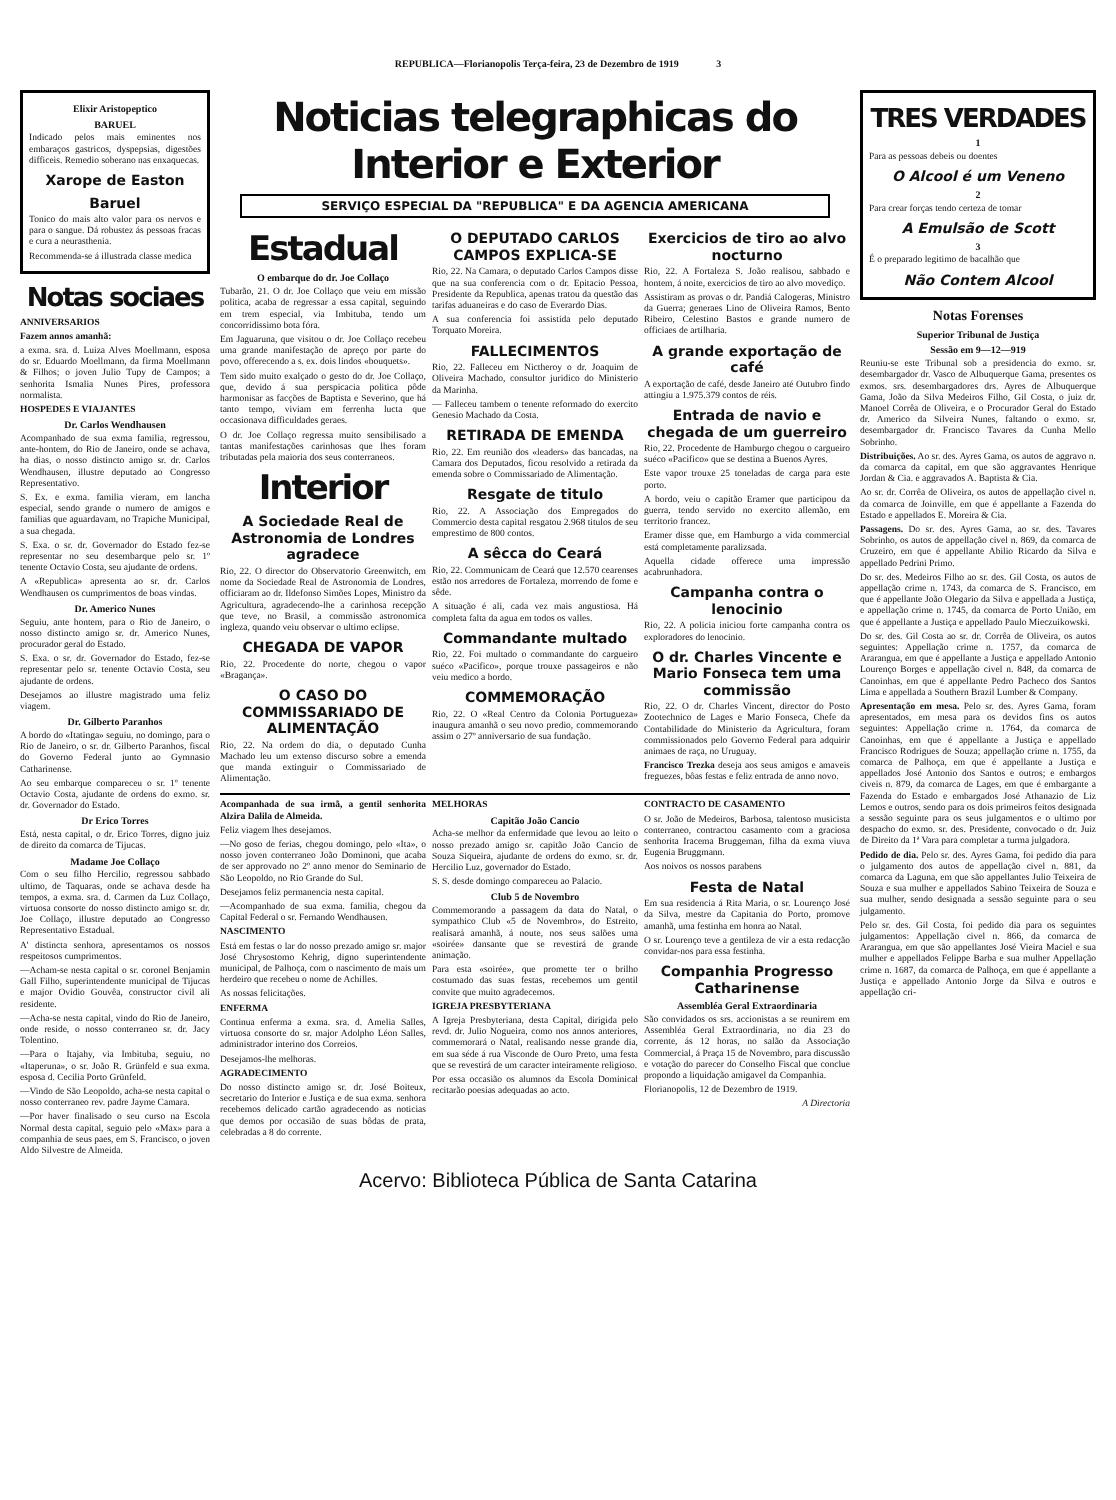REPUBLICA—Florianopolis Terça-feira, 23 de Dezembro de 1919 3
Elixir Aristopeptico
BARUEL
Indicado pelos mais eminentes nos embaraços gastricos, dyspepsias, digestões difficeis. Remedio soberano nas enxaquecas.
Xarope de Easton
Baruel
Tonico do mais alto valor para os nervos e para o sangue. Dá robustez ás pessoas fracas e cura a neurasthenia.
Recommenda-se á illustrada classe medica
Notas sociaes
ANNIVERSARIOS
Fazem annos amanhã:
a exma. sra. d. Luiza Alves Moellmann, esposa do sr. Eduardo Moellmann, da firma Moellmann & Filhos; o joven Julio Tupy de Campos; a senhorita Ismalia Nunes Pires, professora normalista.
HOSPEDES E VIAJANTES
Dr. Carlos Wendhausen
Acompanhado de sua exma familia, regressou, ante-hontem, do Rio de Janeiro, onde se achava, ha dias, o nosso distincto amigo sr. dr. Carlos Wendhausen, illustre deputado ao Congresso Representativo.
S. Ex. e exma. familia vieram, em lancha especial, sendo grande o numero de amigos e familias que aguardavam, no Trapiche Municipal, a sua chegada.
S. Exa. o sr. dr. Governador do Estado fez-se representar no seu desembarque pelo sr. 1º tenente Octavio Costa, seu ajudante de ordens.
A «Republica» apresenta ao sr. dr. Carlos Wendhausen os cumprimentos de boas vindas.
Dr. Americo Nunes
Seguiu, ante hontem, para o Rio de Janeiro, o nosso distincto amigo sr. dr. Americo Nunes, procurador geral do Estado.
S. Exa. o sr. dr. Governador do Estado, fez-se representar pelo sr. tenente Octavio Costa, seu ajudante de ordens.
Desejamos ao illustre magistrado uma feliz viagem.
Dr. Gilberto Paranhos
A bordo do «Itatinga» seguiu, no domingo, para o Rio de Janeiro, o sr. dr. Gilberto Paranhos, fiscal do Governo Federal junto ao Gymnasio Catharinense.
Ao seu embarque compareceu o sr. 1º tenente Octavio Costa, ajudante de ordens do exmo. sr. dr. Governador do Estado.
Dr Erico Torres
Está, nesta capital, o dr. Erico Torres, digno juiz de direito da comarca de Tijucas.
Madame Joe Collaço
Com o seu filho Hercilio, regressou sabbado ultimo, de Taquaras, onde se achava desde ha tempos, a exma. sra. d. Carmen da Luz Collaço, virtuosa consorte do nosso distincto amigo sr. dr. Joe Collaço, illustre deputado ao Congresso Representativo Estadual.
A' distincta senhora, apresentamos os nossos respeitosos cumprimentos.
—Acham-se nesta capital o sr. coronel Benjamin Gall Filho, superintendente municipal de Tijucas e major Ovidio Gouvêa, constructor civil ali residente.
—Acha-se nesta capital, vindo do Rio de Janeiro, onde reside, o nosso conterraneo sr. dr. Jacy Tolentino.
—Para o Itajahy, via Imbituba, seguiu, no «Itaperuna», o sr. João R. Grünfeld e sua exma. esposa d. Cecilia Porto Grünfeld.
—Vindo de São Leopoldo, acha-se nesta capital o nosso conterraneo rev. padre Jayme Camara.
—Por haver finalisado o seu curso na Escola Normal desta capital, seguio pelo «Max» para a companhia de seus paes, em S. Francisco, o joven Aldo Silvestre de Almeida.
Noticias telegraphicas do Interior e Exterior
SERVIÇO ESPECIAL DA "REPUBLICA" E DA AGENCIA AMERICANA
Estadual
O embarque do dr. Joe Collaço
Tubarão, 21. O dr. Joe Collaço que veiu em missão politica, acaba de regressar a essa capital, seguindo em trem especial, via Imbituba, tendo um concorridissimo bota fóra.
Em Jaguaruna, que visitou o dr. Joe Collaço recebeu uma grande manifestação de apreço por parte do povo, offerecendo a s. ex. dois lindos «bouquets».
Tem sido muito exalçado o gesto do dr. Joe Collaço, que, devido á sua perspicacia politica pôde harmonisar as facções de Baptista e Severino, que há tanto tempo, viviam em ferrenha lucta que occasionava difficuldades geraes.
O dr. Joe Collaço regressa muito sensibilisado a tantas manifestações carinhosas que lhes foram tributadas pela maioria dos seus conterraneos.
Interior
A Sociedade Real de Astronomia de Londres agradece
Rio, 22. O director do Observatorio Greenwitch, em nome da Sociedade Real de Astronomia de Londres, officiaram ao dr. Ildefonso Simões Lopes, Ministro da Agricultura, agradecendo-lhe a carinhosa recepção que teve, no Brasil, a commissão astronomica ingleza, quando veiu observar o ultimo eclipse.
CHEGADA DE VAPOR
Rio, 22. Procedente do norte, chegou o vapor «Bragança».
O CASO DO COMMISSARIADO DE ALIMENTAÇÃO
Rio, 22. Na ordem do dia, o deputado Cunha Machado leu um extenso discurso sobre a emenda que manda extinguir o Commissariado de Alimentação.
O DEPUTADO CARLOS CAMPOS EXPLICA-SE
Rio, 22. Na Camara, o deputado Carlos Campos disse que na sua conferencia com o dr. Epitacio Pessoa, Presidente da Republica, apenas tratou da questão das tarifas aduaneiras e do caso de Everardo Dias.
A sua conferencia foi assistida pelo deputado Torquato Moreira.
FALLECIMENTOS
Rio, 22. Falleceu em Nictheroy o dr. Joaquim de Oliveira Machado, consultor juridico do Ministerio da Marinha.
— Falleceu tambem o tenente reformado do exercito Genesio Machado da Costa.
RETIRADA DE EMENDA
Rio, 22. Em reunião dos «leaders» das bancadas, na Camara dos Deputados, ficou resolvido a retirada da emenda sobre o Commissariado de Alimentação.
Resgate de titulo
Rio, 22. A Associação dos Empregados do Commercio desta capital resgatou 2.968 titulos de seu emprestimo de 800 contos.
A sêcca do Ceará
Rio, 22. Communicam de Ceará que 12.570 cearenses estão nos arredores de Fortaleza, morrendo de fome e sêde.
A situação é ali, cada vez mais angustiosa. Há completa falta da agua em todos os valles.
Commandante multado
Rio, 22. Foi multado o commandante do cargueiro suéco «Pacifico», porque trouxe passageiros e não veiu medico a bordo.
COMMEMORAÇÃO
Rio, 22. O «Real Centro da Colonia Portugueza» inaugura amanhã o seu novo predio, commemorando assim o 27º anniversario de sua fundação.
Exercicios de tiro ao alvo nocturno
Rio, 22. A Fortaleza S. João realisou, sabbado e hontem, á noite, exercicios de tiro ao alvo movediço.
Assistiram as provas o dr. Pandiá Calogeras, Ministro da Guerra; generaes Lino de Oliveira Ramos, Bento Ribeiro, Celestino Bastos e grande numero de officiaes de artilharia.
A grande exportação de café
A exportação de café, desde Janeiro até Outubro findo attingiu a 1.975.379 contos de réis.
Entrada de navio e chegada de um guerreiro
Rio, 22. Procedente de Hamburgo chegou o cargueiro suéco «Pacifico» que se destina a Buenos Ayres.
Este vapor trouxe 25 toneladas de carga para este porto.
A bordo, veiu o capitão Eramer que participou da guerra, tendo servido no exercito allemão, em territorio francez.
Eramer disse que, em Hamburgo a vida commercial está completamente paralizsada.
Aquella cidade offerece uma impressão acabrunhadora.
Campanha contra o lenocinio
Rio, 22. A policia iniciou forte campanha contra os exploradores do lenocinio.
O dr. Charles Vincente e Mario Fonseca tem uma commissão
Rio, 22. O dr. Charles Vincent, director do Posto Zootechnico de Lages e Mario Fonseca, Chefe da Contabilidade do Ministerio da Agricultura, foram commissionados pelo Governo Federal para adquirir animaes de raça, no Uruguay.
Francisco Trezka deseja aos seus amigos e amaveis freguezes, bôas festas e feliz entrada de anno novo.
Acompanhada de sua irmã, a gentil senhorita Alzira Dalila de Almeida.
Feliz viagem lhes desejamos.
—No goso de ferias, chegou domingo, pelo «Ita», o nosso joven conterraneo João Dominoni, que acaba de ser approvado no 2º anno menor do Seminario de São Leopoldo, no Rio Grande do Sul.
Desejamos feliz permanencia nesta capital.
—Acompanhado de sua exma. familia, chegou da Capital Federal o sr. Fernando Wendhausen.
NASCIMENTO
Está em festas o lar do nosso prezado amigo sr. major José Chrysostomo Kehrig, digno superintendente municipal, de Palhoça, com o nascimento de mais um herdeiro que recebeu o nome de Achilles.
As nossas felicitações.
ENFERMA
Continua enferma a exma. sra. d. Amelia Salles, virtuosa consorte do sr. major Adolpho Léon Salles, administrador interino dos Correios.
Desejamos-lhe melhoras.
AGRADECIMENTO
Do nosso distincto amigo sr. dr. José Boiteux, secretario do Interior e Justiça e de sua exma. senhora recebemos delicado cartão agradecendo as noticias que demos por occasião de suas bôdas de prata, celebradas a 8 do corrente.
MELHORAS
Capitão João Cancio
Acha-se melhor da enfermidade que levou ao leito o nosso prezado amigo sr. capitão João Cancio de Souza Siqueira, ajudante de ordens do exmo. sr. dr. Hercilio Luz, governador do Estado.
S. S. desde domingo compareceu ao Palacio.
Club 5 de Novembro
Commemorando a passagem da data do Natal, o sympathico Club «5 de Novembro», do Estreito, realisará amanhã, á noute, nos seus salões uma «soirée» dansante que se revestirá de grande animação.
Para esta «soirée», que promette ter o brilho costumado das suas festas, recebemos um gentil convite que muito agradecemos.
IGREJA PRESBYTERIANA
A Igreja Presbyteriana, desta Capital, dirigida pelo revd. dr. Julio Nogueira, como nos annos anteriores, commemorará o Natal, realisando nesse grande dia, em sua séde á rua Visconde de Ouro Preto, uma festa que se revestirá de um caracter inteiramente religioso.
Por essa occasião os alumnos da Escola Dominical recitarão poesias adequadas ao acto.
CONTRACTO DE CASAMENTO
O sr. João de Medeiros, Barbosa, talentoso musicista conterraneo, contractou casamento com a graciosa senhorita Iracema Bruggeman, filha da exma viuva Eugenia Bruggmann.
Aos noivos os nossos parabens
Festa de Natal
Em sua residencia á Rita Maria, o sr. Lourenço José da Silva, mestre da Capitania do Porto, promove amanhã, uma festinha em honra ao Natal.
O sr. Lourenço teve a gentileza de vir a esta redacção convidar-nos para essa festinha.
Companhia Progresso Catharinense
Assembléa Geral Extraordinaria
São convidados os srs. accionistas a se reunirem em Assembléa Geral Extraordinaria, no dia 23 do corrente, ás 12 horas, no salão da Associação Commercial, á Praça 15 de Novembro, para discussão e votação do parecer do Conselho Fiscal que conclue propondo a liquidação amigavel da Companhia.
Florianopolis, 12 de Dezembro de 1919.
A Directoria
TRES VERDADES
1
Para as pessoas debeis ou doentes
O Alcool é um Veneno
2
Para crear forças tendo certeza de tomar
A Emulsão de Scott
3
É o preparado legitimo de bacalhão que
Não Contem Alcool
Notas Forenses
Superior Tribunal de Justiça
Sessão em 9—12—919
Reuniu-se este Tribunal sob a presidencia do exmo. sr. desembargador dr. Vasco de Albuquerque Gama, presentes os exmos. srs. desembargadores drs. Ayres de Albuquerque Gama, João da Silva Medeiros Filho, Gil Costa, o juiz dr. Manoel Corrêa de Oliveira, e o Procurador Geral do Estado dr. Americo da Silveira Nunes, faltando o exmo. sr. desembargador dr. Francisco Tavares da Cunha Mello Sobrinho.
Distribuições. Ao sr. des. Ayres Gama, os autos de aggravo n. da comarca da capital, em que são aggravantes Henrique Jordan & Cia. e aggravados A. Baptista & Cia.
Ao sr. dr. Corrêa de Oliveira, os autos de appellação civel n. da comarca de Joinville, em que é appellante a Fazenda do Estado e appellados E. Moreira & Cia.
Passagens. Do sr. des. Ayres Gama, ao sr. des. Tavares Sobrinho, os autos de appellação civel n. 869, da comarca de Cruzeiro, em que é appellante Abilio Ricardo da Silva e appellado Pedrini Primo.
Do sr. des. Medeiros Filho ao sr. des. Gil Costa, os autos de appellação crime n. 1743, da comarca de S. Francisco, em que é appellante João Olegario da Silva e appellada a Justiça, e appellação crime n. 1745, da comarca de Porto União, em que é appellante a Justiça e appellado Paulo Mieczuikowski.
Do sr. des. Gil Costa ao sr. dr. Corrêa de Oliveira, os autos seguintes: Appellação crime n. 1757, da comarca de Ararangua, em que é appellante a Justiça e appellado Antonio Lourenço Borges e appellação civel n. 848, da comarca de Canoinhas, em que é appellante Pedro Pacheco dos Santos Lima e appellada a Southern Brazil Lumber & Company.
Apresentação em mesa. Pelo sr. des. Ayres Gama, foram apresentados, em mesa para os devidos fins os autos seguintes: Appellação crime n. 1764, da comarca de Canoinhas, em que é appellante a Justiça e appellado Francisco Rodrigues de Souza; appellação crime n. 1755, da comarca de Palhoça, em que é appellante a Justiça e appellados José Antonio dos Santos e outros; e embargos civeis n. 879, da comarca de Lages, em que é embargante a Fazenda do Estado e embargados José Athanazio de Liz Lemos e outros, sendo para os dois primeiros feitos designada a sessão seguinte para os seus julgamentos e o ultimo por despacho do exmo. sr. des. Presidente, convocado o dr. Juiz de Direito da 1ª Vara para completar a turma julgadora.
Pedido de dia. Pelo sr. des. Ayres Gama, foi pedido dia para o julgamento dos autos de appellação civel n. 881, da comarca da Laguna, em que são appellantes Julio Teixeira de Souza e sua mulher e appellados Sabino Teixeira de Souza e sua mulher, sendo designada a sessão seguinte para o seu julgamento.
Pelo sr. des. Gil Costa, foi pedido dia para os seguintes julgamentos: Appellação civel n. 866, da comarca de Ararangua, em que são appellantes José Vieira Maciel e sua mulher e appellados Felippe Barba e sua mulher Appellação crime n. 1687, da comarca de Palhoça, em que é appellante a Justiça e appellado Antonio Jorge da Silva e outros e appellação cri-
Acervo: Biblioteca Pública de Santa Catarina